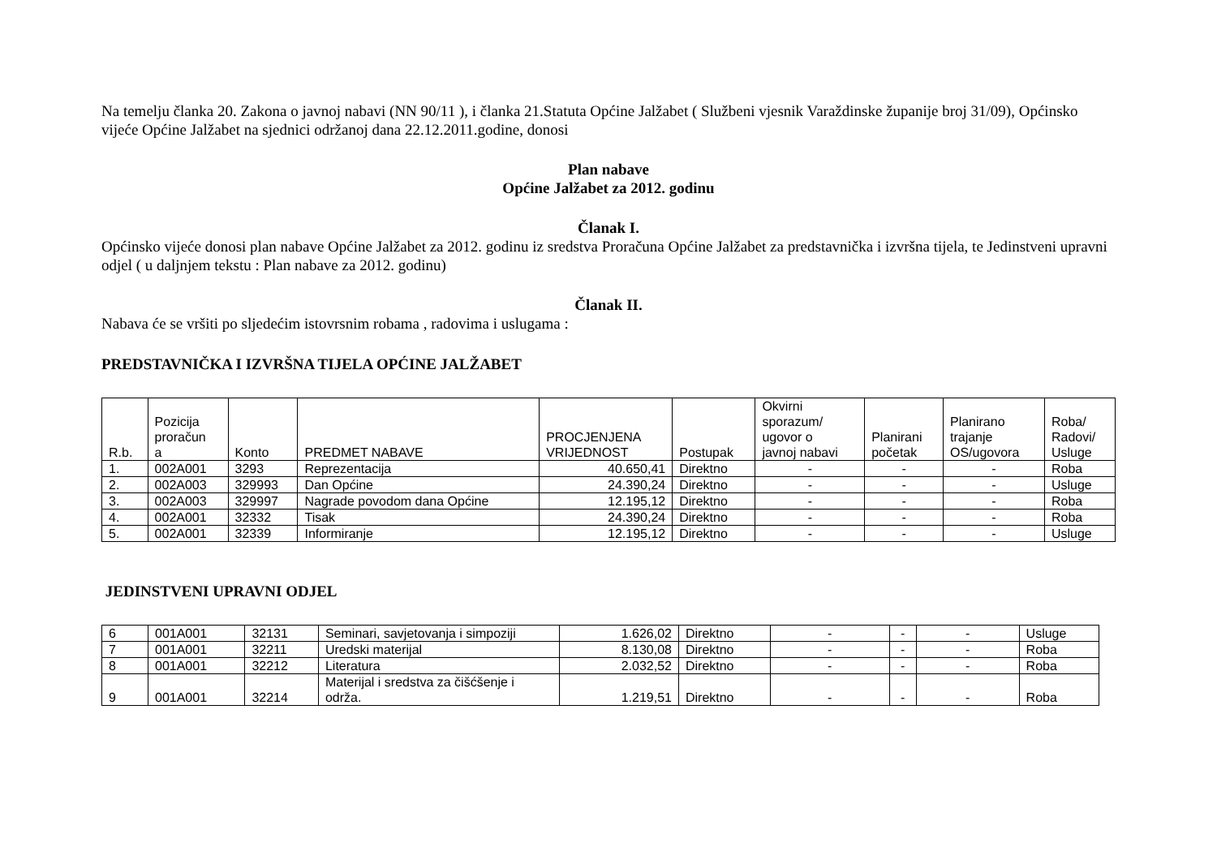Na temelju članka 20. Zakona o javnoj nabavi (NN 90/11 ), i članka 21.Statuta Općine Jalžabet ( Službeni vjesnik Varaždinske županije broj 31/09), Općinsko vijeće Općine Jalžabet na sjednici održanoj dana 22.12.2011.godine, donosi
Plan nabave
Općine Jalžabet za 2012. godinu
Članak I.
Općinsko vijeće donosi plan nabave Općine Jalžabet za 2012. godinu iz sredstva Proračuna Općine Jalžabet za predstavnička i izvršna tijela, te Jedinstveni upravni odjel ( u daljnjem tekstu : Plan nabave za 2012. godinu)
Članak II.
Nabava će se vršiti po sljedećim istovrsnim robama , radovima i uslugama :
PREDSTAVNIČKA I IZVRŠNA TIJELA OPĆINE JALŽABET
| R.b. | Pozicija proračun a | Konto | PREDMET NABAVE | PROCJENJENA VRIJEDNOST | Postupak | Okvirni sporazum/ ugovor o javnoj nabavi | Planirani početak | Planirano trajanje OS/ugovora | Roba/ Radovi/ Usluge |
| --- | --- | --- | --- | --- | --- | --- | --- | --- | --- |
| 1. | 002A001 | 3293 | Reprezentacija | 40.650,41 | Direktno | - | - | - | Roba |
| 2. | 002A003 | 329993 | Dan Općine | 24.390,24 | Direktno | - | - | - | Usluge |
| 3. | 002A003 | 329997 | Nagrade povodom dana Općine | 12.195,12 | Direktno | - | - | - | Roba |
| 4. | 002A001 | 32332 | Tisak | 24.390,24 | Direktno | - | - | - | Roba |
| 5. | 002A001 | 32339 | Informiranje | 12.195,12 | Direktno | - | - | - | Usluge |
JEDINSTVENI UPRAVNI ODJEL
| 6 | 001A001 | 32131 | Seminari, savjetovanja i simpoziji | 1.626,02 | Direktno | - | - | - | Usluge |
| 7 | 001A001 | 32211 | Uredski materijal | 8.130,08 | Direktno | - | - | - | Roba |
| 8 | 001A001 | 32212 | Literatura | 2.032,52 | Direktno | - | - | - | Roba |
| 9 | 001A001 | 32214 | Materijal i sredstva za čišćšenje i održa. | 1.219,51 | Direktno | - | - | - | Roba |